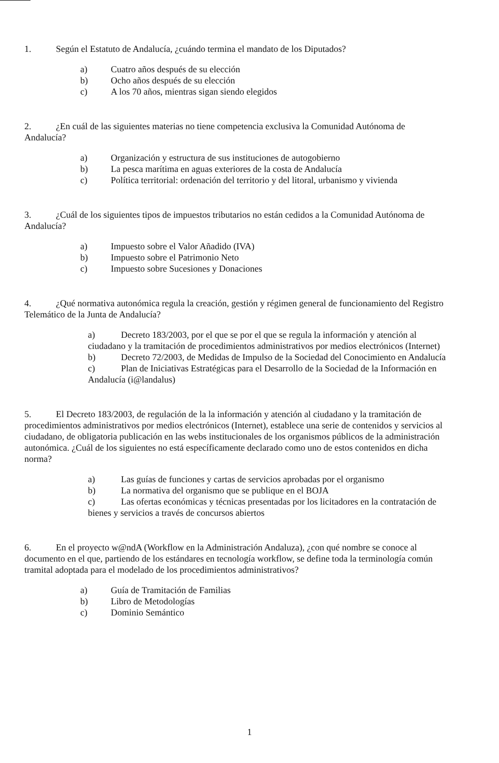1. Según el Estatuto de Andalucía, ¿cuándo termina el mandato de los Diputados?
a) Cuatro años después de su elección
b) Ocho años después de su elección
c) A los 70 años, mientras sigan siendo elegidos
2. ¿En cuál de las siguientes materias no tiene competencia exclusiva la Comunidad Autónoma de Andalucía?
a) Organización y estructura de sus instituciones de autogobierno
b) La pesca marítima en aguas exteriores de la costa de Andalucía
c) Política territorial: ordenación del territorio y del litoral, urbanismo y vivienda
3. ¿Cuál de los siguientes tipos de impuestos tributarios no están cedidos a la Comunidad Autónoma de Andalucía?
a) Impuesto sobre el Valor Añadido (IVA)
b) Impuesto sobre el Patrimonio Neto
c) Impuesto sobre Sucesiones y Donaciones
4. ¿Qué normativa autonómica regula la creación, gestión y régimen general de funcionamiento del Registro Telemático de la Junta de Andalucía?
a) Decreto 183/2003, por el que se por el que se regula la información y atención al ciudadano y la tramitación de procedimientos administrativos por medios electrónicos (Internet)
b) Decreto 72/2003, de Medidas de Impulso de la Sociedad del Conocimiento en Andalucía
c) Plan de Iniciativas Estratégicas para el Desarrollo de la Sociedad de la Información en Andalucía (i@landalus)
5. El Decreto 183/2003, de regulación de la la información y atención al ciudadano y la tramitación de procedimientos administrativos por medios electrónicos (Internet), establece una serie de contenidos y servicios al ciudadano, de obligatoria publicación en las webs institucionales de los organismos públicos de la administración autonómica. ¿Cuál de los siguientes no está específicamente declarado como uno de estos contenidos en dicha norma?
a) Las guías de funciones y cartas de servicios aprobadas por el organismo
b) La normativa del organismo que se publique en el BOJA
c) Las ofertas económicas y técnicas presentadas por los licitadores en la contratación de bienes y servicios a través de concursos abiertos
6. En el proyecto w@ndA (Workflow en la Administración Andaluza), ¿con qué nombre se conoce al documento en el que, partiendo de los estándares en tecnología workflow, se define toda la terminología común tramital adoptada para el modelado de los procedimientos administrativos?
a) Guía de Tramitación de Familias
b) Libro de Metodologías
c) Dominio Semántico
1